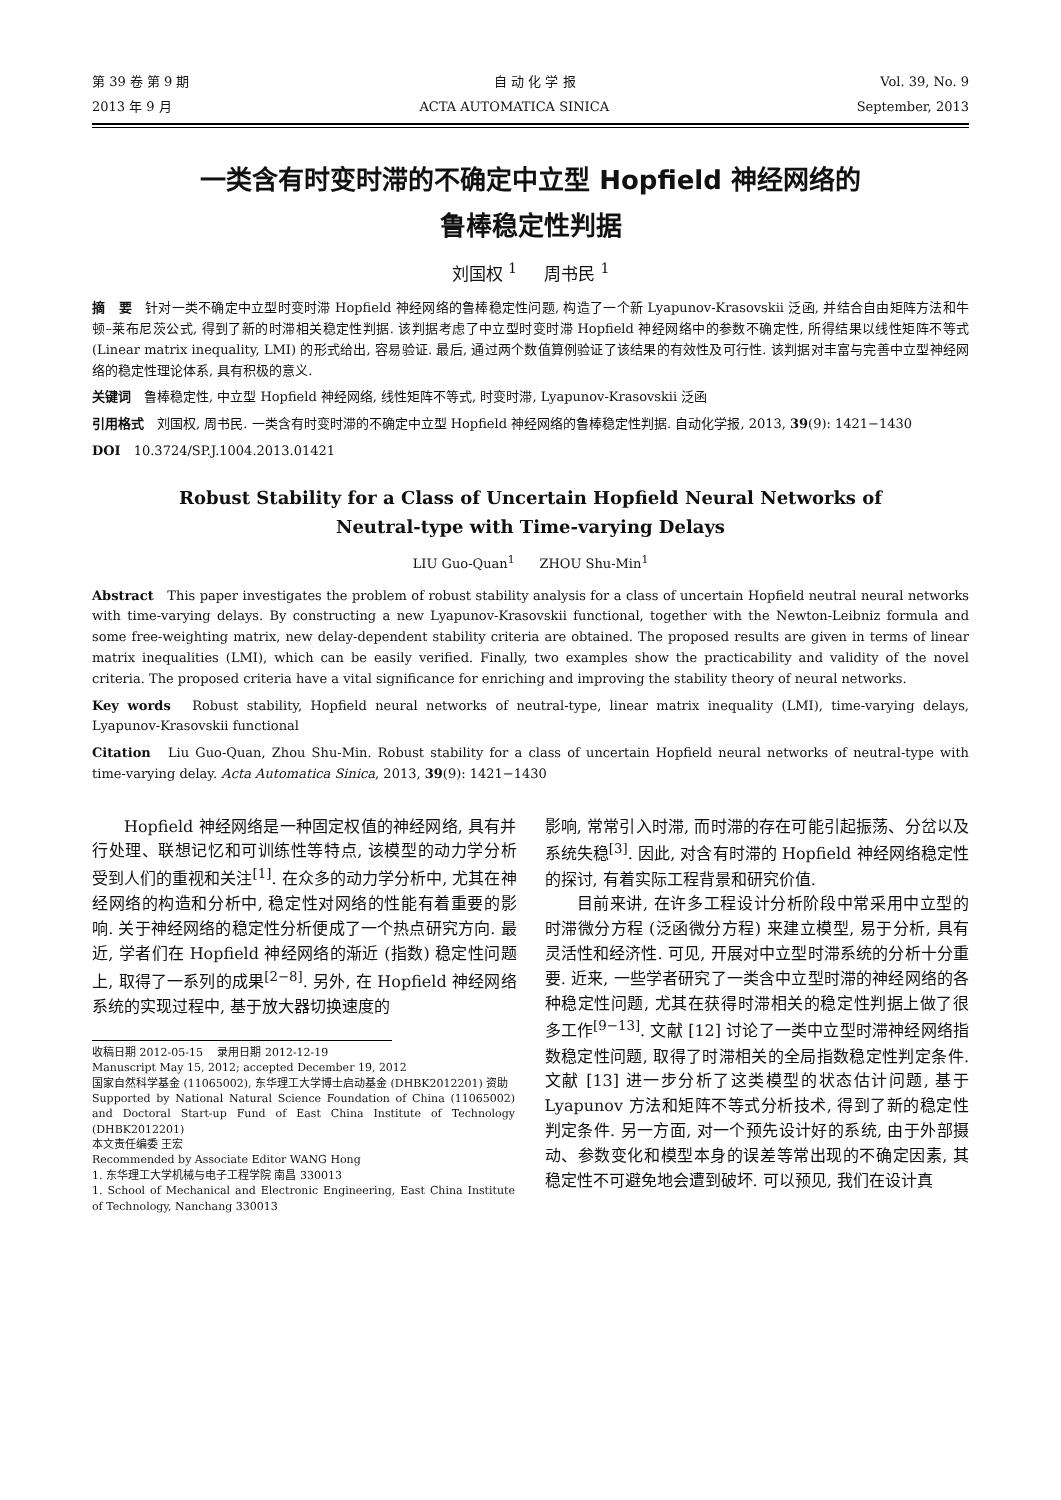第 39 卷 第 9 期 自 动 化 学 报 Vol. 39, No. 9
2013 年 9 月 ACTA AUTOMATICA SINICA September, 2013
一类含有时变时滞的不确定中立型 Hopfield 神经网络的
鲁棒稳定性判据
刘国权 <sup>1</sup> 周书民 <sup>1</sup>
摘　要　针对一类不确定中立型时变时滞 Hopfield 神经网络的鲁棒稳定性问题, 构造了一个新 Lyapunov-Krasovskii 泛函, 并结合自由矩阵方法和牛顿–莱布尼茨公式, 得到了新的时滞相关稳定性判据. 该判据考虑了中立型时变时滞 Hopfield 神经网络中的参数不确定性, 所得结果以线性矩阵不等式 (Linear matrix inequality, LMI) 的形式给出, 容易验证. 最后, 通过两个数值算例验证了该结果的有效性及可行性. 该判据对丰富与完善中立型神经网络的稳定性理论体系, 具有积极的意义.
关键词　鲁棒稳定性, 中立型 Hopfield 神经网络, 线性矩阵不等式, 时变时滞, Lyapunov-Krasovskii 泛函
引用格式　刘国权, 周书民. 一类含有时变时滞的不确定中立型 Hopfield 神经网络的鲁棒稳定性判据. 自动化学报, 2013, 39(9): 1421−1430
DOI　10.3724/SP.J.1004.2013.01421
Robust Stability for a Class of Uncertain Hopfield Neural Networks of
Neutral-type with Time-varying Delays
LIU Guo-Quan<sup>1</sup> ZHOU Shu-Min<sup>1</sup>
Abstract　This paper investigates the problem of robust stability analysis for a class of uncertain Hopfield neutral neural networks with time-varying delays. By constructing a new Lyapunov-Krasovskii functional, together with the Newton-Leibniz formula and some free-weighting matrix, new delay-dependent stability criteria are obtained. The proposed results are given in terms of linear matrix inequalities (LMI), which can be easily verified. Finally, two examples show the practicability and validity of the novel criteria. The proposed criteria have a vital significance for enriching and improving the stability theory of neural networks.
Key words　Robust stability, Hopfield neural networks of neutral-type, linear matrix inequality (LMI), time-varying delays, Lyapunov-Krasovskii functional
Citation　Liu Guo-Quan, Zhou Shu-Min. Robust stability for a class of uncertain Hopfield neural networks of neutral-type with time-varying delay. Acta Automatica Sinica, 2013, 39(9): 1421−1430
Hopfield 神经网络是一种固定权值的神经网络, 具有并行处理、联想记忆和可训练性等特点, 该模型的动力学分析受到人们的重视和关注<sup>[1]</sup>. 在众多的动力学分析中, 尤其在神经网络的构造和分析中, 稳定性对网络的性能有着重要的影响. 关于神经网络的稳定性分析便成了一个热点研究方向. 最近, 学者们在 Hopfield 神经网络的渐近 (指数) 稳定性问题上, 取得了一系列的成果<sup>[2−8]</sup>. 另外, 在 Hopfield 神经网络系统的实现过程中, 基于放大器切换速度的
收稿日期 2012-05-15　 录用日期 2012-12-19
Manuscript May 15, 2012; accepted December 19, 2012
国家自然科学基金 (11065002), 东华理工大学博士启动基金 (DHBK2012201) 资助
Supported by National Natural Science Foundation of China (11065002) and Doctoral Start-up Fund of East China Institute of Technology (DHBK2012201)
本文责任编委 王宏
Recommended by Associate Editor WANG Hong
1. 东华理工大学机械与电子工程学院 南昌 330013
1. School of Mechanical and Electronic Engineering, East China Institute of Technology, Nanchang 330013
影响, 常常引入时滞, 而时滞的存在可能引起振荡、分岔以及系统失稳<sup>[3]</sup>. 因此, 对含有时滞的 Hopfield 神经网络稳定性的探讨, 有着实际工程背景和研究价值.
目前来讲, 在许多工程设计分析阶段中常采用中立型的时滞微分方程 (泛函微分方程) 来建立模型, 易于分析, 具有灵活性和经济性. 可见, 开展对中立型时滞系统的分析十分重要. 近来, 一些学者研究了一类含中立型时滞的神经网络的各种稳定性问题, 尤其在获得时滞相关的稳定性判据上做了很多工作<sup>[9−13]</sup>. 文献 [12] 讨论了一类中立型时滞神经网络指数稳定性问题, 取得了时滞相关的全局指数稳定性判定条件. 文献 [13] 进一步分析了这类模型的状态估计问题, 基于 Lyapunov 方法和矩阵不等式分析技术, 得到了新的稳定性判定条件. 另一方面, 对一个预先设计好的系统, 由于外部摄动、参数变化和模型本身的误差等常出现的不确定因素, 其稳定性不可避免地会遭到破坏. 可以预见, 我们在设计真